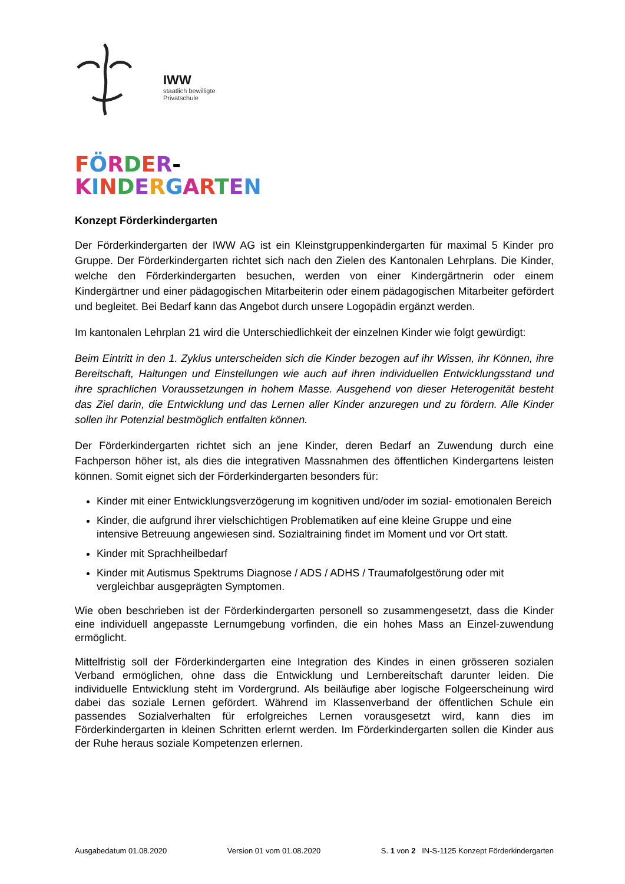IWW
staatlich bewilligte
Privatschule
FÖRDER-
KINDERGARTEN
Konzept Förderkindergarten
Der Förderkindergarten der IWW AG ist ein Kleinstgruppenkindergarten für maximal 5 Kinder pro Gruppe. Der Förderkindergarten richtet sich nach den Zielen des Kantonalen Lehrplans. Die Kinder, welche den Förderkindergarten besuchen, werden von einer Kindergärtnerin oder einem Kindergärtner und einer pädagogischen Mitarbeiterin oder einem pädagogischen Mitarbeiter gefördert und begleitet. Bei Bedarf kann das Angebot durch unsere Logopädin ergänzt werden.
Im kantonalen Lehrplan 21 wird die Unterschiedlichkeit der einzelnen Kinder wie folgt gewürdigt:
Beim Eintritt in den 1. Zyklus unterscheiden sich die Kinder bezogen auf ihr Wissen, ihr Können, ihre Bereitschaft, Haltungen und Einstellungen wie auch auf ihren individuellen Entwicklungsstand und ihre sprachlichen Voraussetzungen in hohem Masse. Ausgehend von dieser Heterogenität besteht das Ziel darin, die Entwicklung und das Lernen aller Kinder anzuregen und zu fördern. Alle Kinder sollen ihr Potenzial bestmöglich entfalten können.
Der Förderkindergarten richtet sich an jene Kinder, deren Bedarf an Zuwendung durch eine Fachperson höher ist, als dies die integrativen Massnahmen des öffentlichen Kindergartens leisten können. Somit eignet sich der Förderkindergarten besonders für:
Kinder mit einer Entwicklungsverzögerung im kognitiven und/oder im sozial- emotionalen Bereich
Kinder, die aufgrund ihrer vielschichtigen Problematiken auf eine kleine Gruppe und eine intensive Betreuung angewiesen sind. Sozialtraining findet im Moment und vor Ort statt.
Kinder mit Sprachheilbedarf
Kinder mit Autismus Spektrums Diagnose / ADS / ADHS / Traumafolgestörung oder mit vergleichbar ausgeprägten Symptomen.
Wie oben beschrieben ist der Förderkindergarten personell so zusammengesetzt, dass die Kinder eine individuell angepasste Lernumgebung vorfinden, die ein hohes Mass an Einzel-zuwendung ermöglicht.
Mittelfristig soll der Förderkindergarten eine Integration des Kindes in einen grösseren sozialen Verband ermöglichen, ohne dass die Entwicklung und Lernbereitschaft darunter leiden. Die individuelle Entwicklung steht im Vordergrund. Als beiläufige aber logische Folgeerscheinung wird dabei das soziale Lernen gefördert. Während im Klassenverband der öffentlichen Schule ein passendes Sozialverhalten für erfolgreiches Lernen vorausgesetzt wird, kann dies im Förderkindergarten in kleinen Schritten erlernt werden. Im Förderkindergarten sollen die Kinder aus der Ruhe heraus soziale Kompetenzen erlernen.
Ausgabedatum 01.08.2020 Version 01 vom 01.08.2020 S. 1 von 2 IN-S-1125 Konzept Förderkindergarten